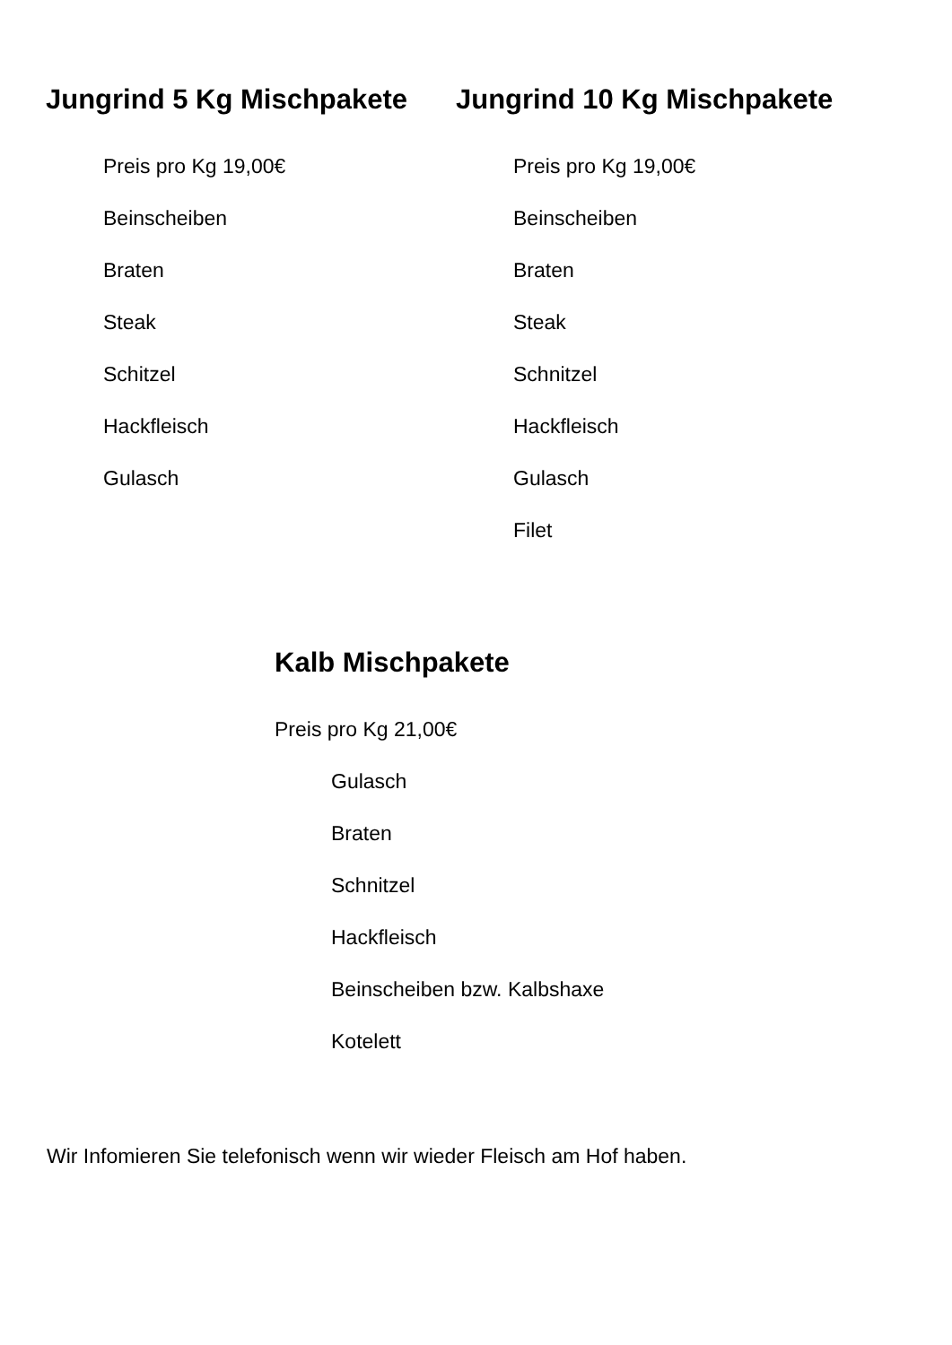Jungrind 5 Kg Mischpakete
Preis pro Kg 19,00€
Beinscheiben
Braten
Steak
Schitzel
Hackfleisch
Gulasch
Jungrind 10 Kg Mischpakete
Preis pro Kg 19,00€
Beinscheiben
Braten
Steak
Schnitzel
Hackfleisch
Gulasch
Filet
Kalb Mischpakete
Preis pro Kg 21,00€
Gulasch
Braten
Schnitzel
Hackfleisch
Beinscheiben bzw. Kalbshaxe
Kotelett
Wir Infomieren Sie telefonisch wenn wir wieder Fleisch am Hof haben.